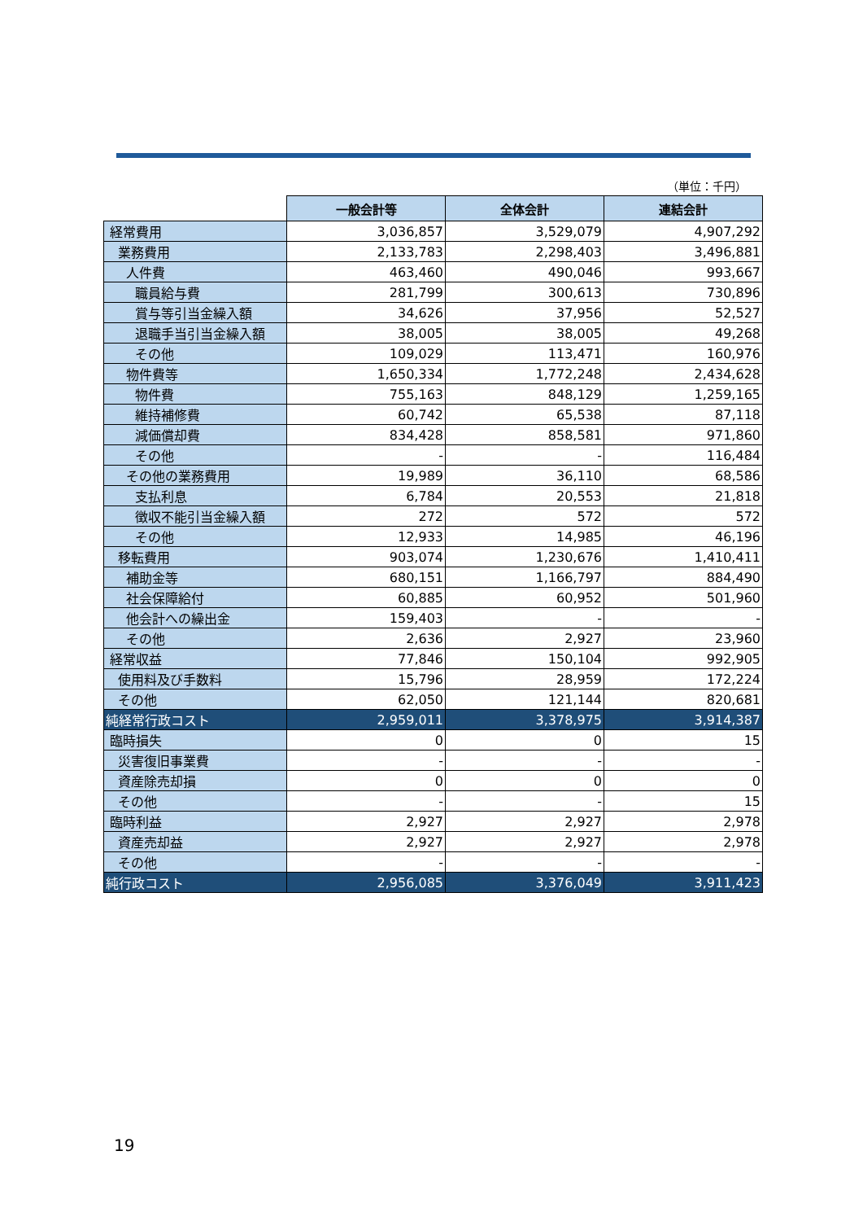（単位：千円）
| | 一般会計等 | 全体会計 | 連結会計 |
| --- | --- | --- | --- |
| 経常費用 | 3,036,857 | 3,529,079 | 4,907,292 |
| 業務費用 | 2,133,783 | 2,298,403 | 3,496,881 |
| 人件費 | 463,460 | 490,046 | 993,667 |
| 職員給与費 | 281,799 | 300,613 | 730,896 |
| 賞与等引当金繰入額 | 34,626 | 37,956 | 52,527 |
| 退職手当引当金繰入額 | 38,005 | 38,005 | 49,268 |
| その他 | 109,029 | 113,471 | 160,976 |
| 物件費等 | 1,650,334 | 1,772,248 | 2,434,628 |
| 物件費 | 755,163 | 848,129 | 1,259,165 |
| 維持補修費 | 60,742 | 65,538 | 87,118 |
| 減価償却費 | 834,428 | 858,581 | 971,860 |
| その他 | - | - | 116,484 |
| その他の業務費用 | 19,989 | 36,110 | 68,586 |
| 支払利息 | 6,784 | 20,553 | 21,818 |
| 徴収不能引当金繰入額 | 272 | 572 | 572 |
| その他 | 12,933 | 14,985 | 46,196 |
| 移転費用 | 903,074 | 1,230,676 | 1,410,411 |
| 補助金等 | 680,151 | 1,166,797 | 884,490 |
| 社会保障給付 | 60,885 | 60,952 | 501,960 |
| 他会計への繰出金 | 159,403 | - | - |
| その他 | 2,636 | 2,927 | 23,960 |
| 経常収益 | 77,846 | 150,104 | 992,905 |
| 使用料及び手数料 | 15,796 | 28,959 | 172,224 |
| その他 | 62,050 | 121,144 | 820,681 |
| 純経常行政コスト | 2,959,011 | 3,378,975 | 3,914,387 |
| 臨時損失 | 0 | 0 | 15 |
| 災害復旧事業費 | - | - | - |
| 資産除売却損 | 0 | 0 | 0 |
| その他 | - | - | 15 |
| 臨時利益 | 2,927 | 2,927 | 2,978 |
| 資産売却益 | 2,927 | 2,927 | 2,978 |
| その他 | - | - | - |
| 純行政コスト | 2,956,085 | 3,376,049 | 3,911,423 |
19